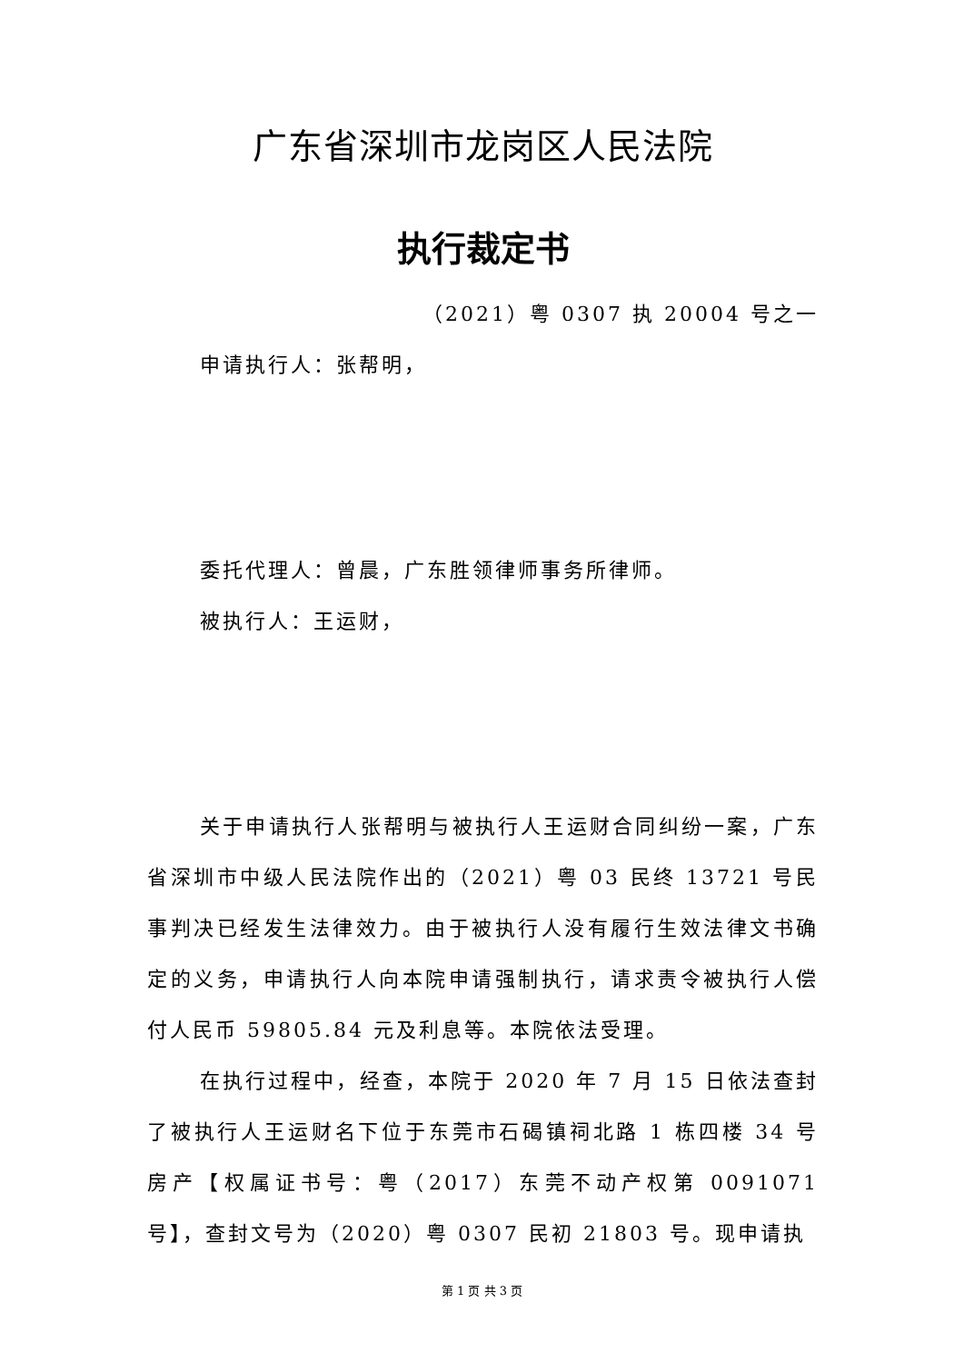广东省深圳市龙岗区人民法院
执行裁定书
（2021）粤 0307 执 20004 号之一
申请执行人：张帮明，
委托代理人：曾晨，广东胜领律师事务所律师。
被执行人：王运财，
关于申请执行人张帮明与被执行人王运财合同纠纷一案，广东省深圳市中级人民法院作出的（2021）粤 03 民终 13721 号民事判决已经发生法律效力。由于被执行人没有履行生效法律文书确定的义务，申请执行人向本院申请强制执行，请求责令被执行人偿付人民币 59805.84 元及利息等。本院依法受理。
在执行过程中，经查，本院于 2020 年 7 月 15 日依法查封了被执行人王运财名下位于东莞市石碣镇祠北路 1 栋四楼 34 号房产【权属证书号：粤（2017）东莞不动产权第 0091071 号】，查封文号为（2020）粤 0307 民初 21803 号。现申请执
第 1 页 共 3 页